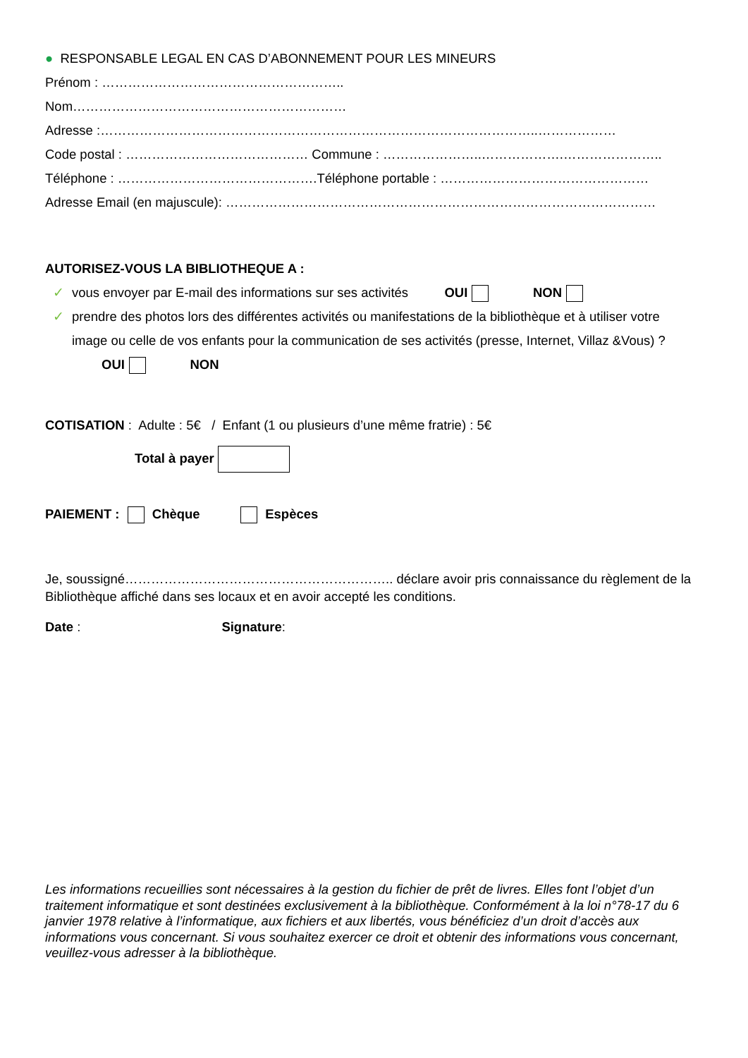● RESPONSABLE LEGAL EN CAS D’ABONNEMENT POUR LES MINEURS
Prénom : ………………………………………………..
Nom………………………………………………………
Adresse :………………………………………………………………………………………..………………
Code postal : …………………………………… Commune : …………………..……………….…………………..
Téléphone : ……………………………………….Téléphone portable : …………………………………………
Adresse Email (en majuscule): ………………………………………………………………………………………
AUTORISEZ-VOUS LA BIBLIOTHEQUE A :
✓ vous envoyer par E-mail des informations sur ses activités OUI NON
✓ prendre des photos lors des différentes activités ou manifestations de la bibliothèque et à utiliser votre
image ou celle de vos enfants pour la communication de ses activités (presse, Internet, Villaz &Vous) ?
OUI NON
COTISATION : Adulte : 5€ / Enfant (1 ou plusieurs d’une même fratrie) : 5€
Total à payer
PAIEMENT : Chèque Espèces
Je, soussigné…………………………………………………….. déclare avoir pris connaissance du règlement de la Bibliothèque affiché dans ses locaux et en avoir accepté les conditions.
Date : Signature:
Les informations recueillies sont nécessaires à la gestion du fichier de prêt de livres. Elles font l’objet d’un traitement informatique et sont destinées exclusivement à la bibliothèque. Conformément à la loi n°78-17 du 6 janvier 1978 relative à l’informatique, aux fichiers et aux libertés, vous bénéficiez d’un droit d’accès aux informations vous concernant. Si vous souhaitez exercer ce droit et obtenir des informations vous concernant, veuillez-vous adresser à la bibliothèque.